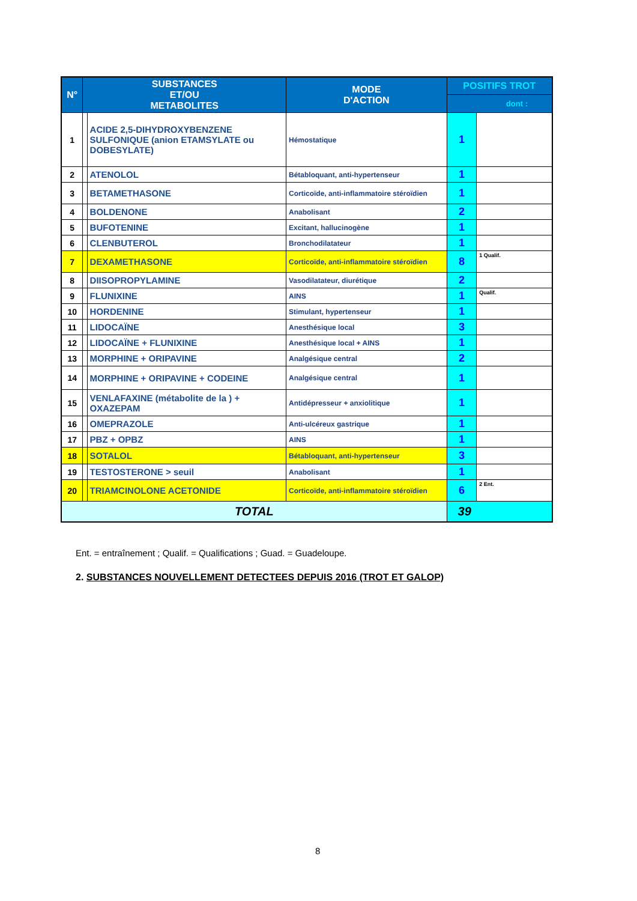| N° | SUBSTANCES ET/OU METABOLITES | | MODE D'ACTION | POSITIFS TROT | |
| --- | --- | --- | --- | --- | --- |
| | | | | dont : | |
| 1 | | ACIDE 2,5-DIHYDROXYBENZENE SULFONIQUE (anion ETAMSYLATE ou DOBESYLATE) | Hémostatique | 1 | |
| 2 | | ATENOLOL | Bétabloquant, anti-hypertenseur | 1 | |
| 3 | | BETAMETHASONE | Corticoïde, anti-inflammatoire stéroïdien | 1 | |
| 4 | | BOLDENONE | Anabolisant | 2 | |
| 5 | | BUFOTENINE | Excitant, hallucinogène | 1 | |
| 6 | | CLENBUTEROL | Bronchodilatateur | 1 | |
| 7 | | DEXAMETHASONE | Corticoïde, anti-inflammatoire stéroïdien | 8 | 1 Qualif. |
| 8 | | DIISOPROPYLAMINE | Vasodilatateur, diurétique | 2 | |
| 9 | | FLUNIXINE | AINS | 1 | Qualif. |
| 10 | | HORDENINE | Stimulant, hypertenseur | 1 | |
| 11 | | LIDOCAÏNE | Anesthésique local | 3 | |
| 12 | | LIDOCAÏNE + FLUNIXINE | Anesthésique local + AINS | 1 | |
| 13 | | MORPHINE + ORIPAVINE | Analgésique central | 2 | |
| 14 | | MORPHINE + ORIPAVINE + CODEINE | Analgésique central | 1 | |
| 15 | | VENLAFAXINE (métabolite de la ) + OXAZEPAM | Antidépresseur + anxiolitique | 1 | |
| 16 | | OMEPRAZOLE | Anti-ulcéreux gastrique | 1 | |
| 17 | | PBZ + OPBZ | AINS | 1 | |
| 18 | | SOTALOL | Bétabloquant, anti-hypertenseur | 3 | |
| 19 | | TESTOSTERONE > seuil | Anabolisant | 1 | |
| 20 | | TRIAMCINOLONE ACETONIDE | Corticoïde, anti-inflammatoire stéroïdien | 6 | 2 Ent. |
| TOTAL | | | | 39 | |
Ent. = entraînement ; Qualif. = Qualifications ; Guad. = Guadeloupe.
2. SUBSTANCES NOUVELLEMENT DETECTEES DEPUIS 2016 (TROT ET GALOP)
8